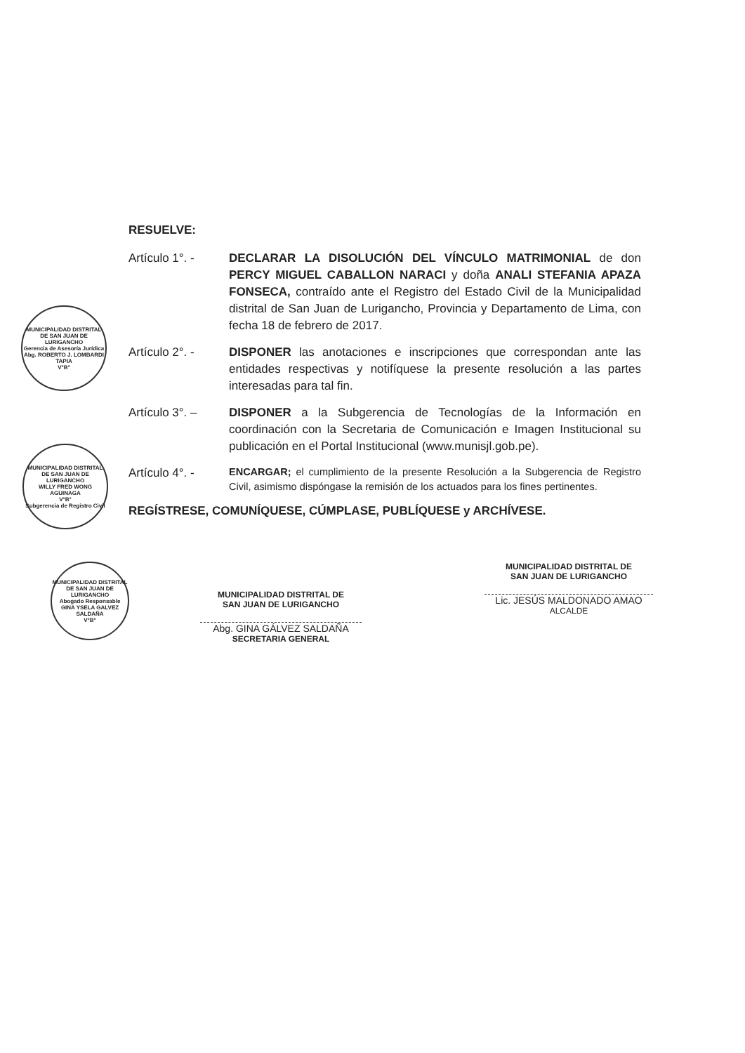RESUELVE:
Artículo 1°. - DECLARAR LA DISOLUCIÓN DEL VÍNCULO MATRIMONIAL de don PERCY MIGUEL CABALLON NARACI y doña ANALI STEFANIA APAZA FONSECA, contraído ante el Registro del Estado Civil de la Municipalidad distrital de San Juan de Lurigancho, Provincia y Departamento de Lima, con fecha 18 de febrero de 2017.
Artículo 2°. - DISPONER las anotaciones e inscripciones que correspondan ante las entidades respectivas y notifíquese la presente resolución a las partes interesadas para tal fin.
Artículo 3°. – DISPONER a la Subgerencia de Tecnologías de la Información en coordinación con la Secretaria de Comunicación e Imagen Institucional su publicación en el Portal Institucional (www.munisjl.gob.pe).
Artículo 4°. -
ENCARGAR; el cumplimiento de la presente Resolución a la Subgerencia de Registro Civil, asimismo dispóngase la remisión de los actuados para los fines pertinentes.
REGÍSTRESE, COMUNÍQUESE, CÚMPLASE, PUBLÍQUESE y ARCHÍVESE.
MUNICIPALIDAD DISTRITAL DE SAN JUAN DE LURIGANCHO
Gerencia de Asesoría Jurídica
Abg. ROBERTO J. LOMBARDI TAPIA
V°B°
MUNICIPALIDAD DISTRITAL DE SAN JUAN DE LURIGANCHO
WILLY FRED WONG AGUINAGA
V°B°
Subgerencia de Registro Civil
MUNICIPALIDAD DISTRITAL DE SAN JUAN DE LURIGANCHO
Abogado Responsable
GINA YSELA GALVEZ SALDAÑA
V°B°
MUNICIPALIDAD DISTRITAL DE
SAN JUAN DE LURIGANCHO
Abg. GINA GÁLVEZ SALDAÑA
SECRETARIA GENERAL
MUNICIPALIDAD DISTRITAL DE
SAN JUAN DE LURIGANCHO
Lic. JESÚS MALDONADO AMAO
ALCALDE